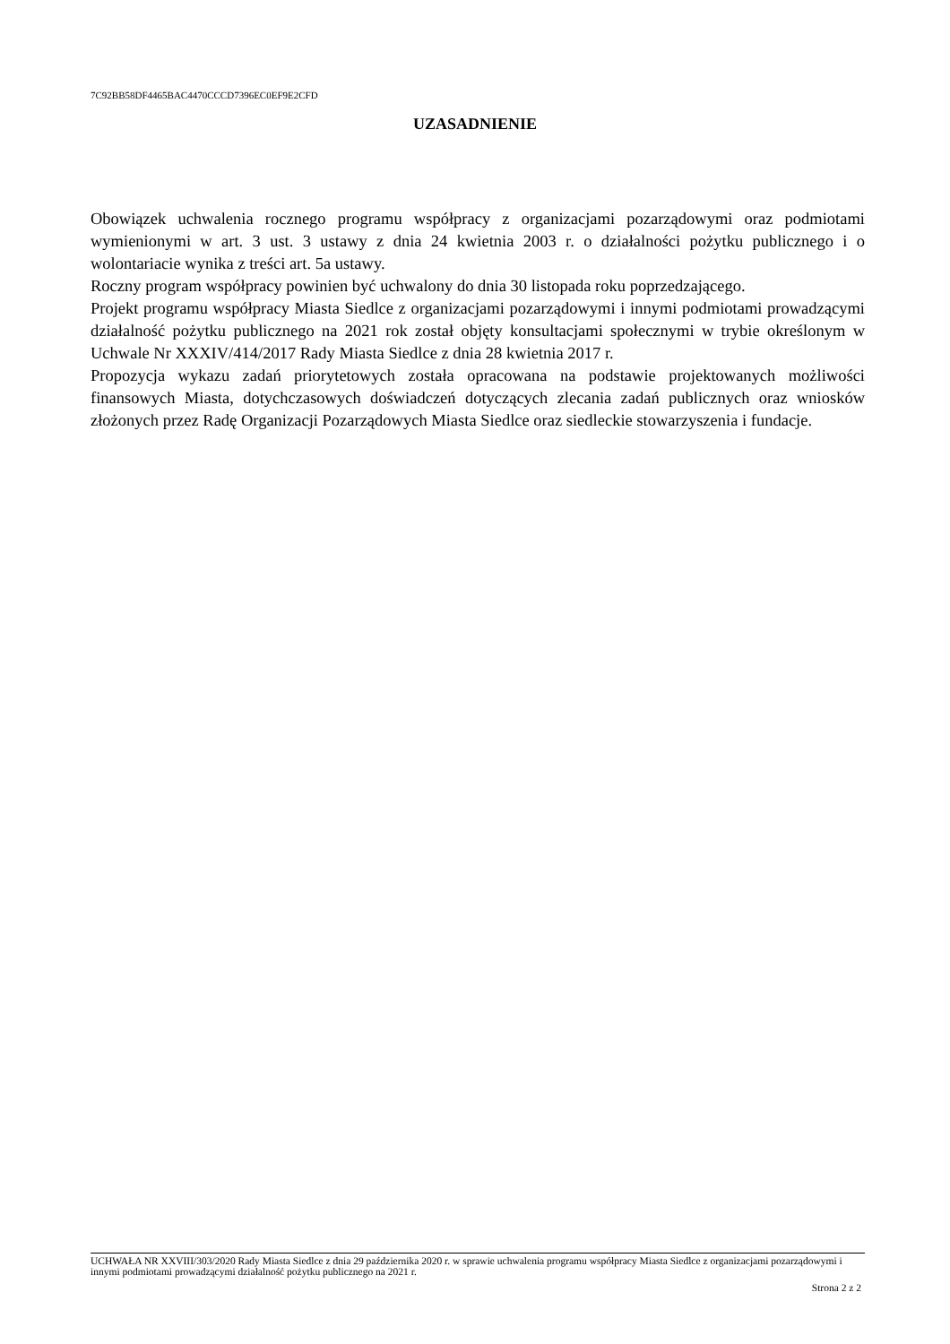7C92BB58DF4465BAC4470CCCD7396EC0EF9E2CFD
UZASADNIENIE
Obowiązek uchwalenia rocznego programu współpracy z organizacjami pozarządowymi oraz podmiotami wymienionymi w art. 3 ust. 3 ustawy z dnia 24 kwietnia 2003 r. o działalności pożytku publicznego i o wolontariacie wynika z treści art. 5a ustawy.
Roczny program współpracy powinien być uchwalony do dnia 30 listopada roku poprzedzającego.
Projekt programu współpracy Miasta Siedlce z organizacjami pozarządowymi i innymi podmiotami prowadzącymi działalność pożytku publicznego na 2021 rok został objęty konsultacjami społecznymi w trybie określonym w Uchwale Nr XXXIV/414/2017 Rady Miasta Siedlce z dnia 28 kwietnia 2017 r.
Propozycja wykazu zadań priorytetowych została opracowana na podstawie projektowanych możliwości finansowych Miasta, dotychczasowych doświadczeń dotyczących zlecania zadań publicznych oraz wniosków złożonych przez Radę Organizacji Pozarządowych Miasta Siedlce oraz siedleckie stowarzyszenia i fundacje.
UCHWAŁA NR XXVIII/303/2020 Rady Miasta Siedlce z dnia 29 października 2020 r. w sprawie uchwalenia programu współpracy Miasta Siedlce z organizacjami pozarządowymi i innymi podmiotami prowadzącymi działalność pożytku publicznego na 2021 r.
Strona 2 z 2